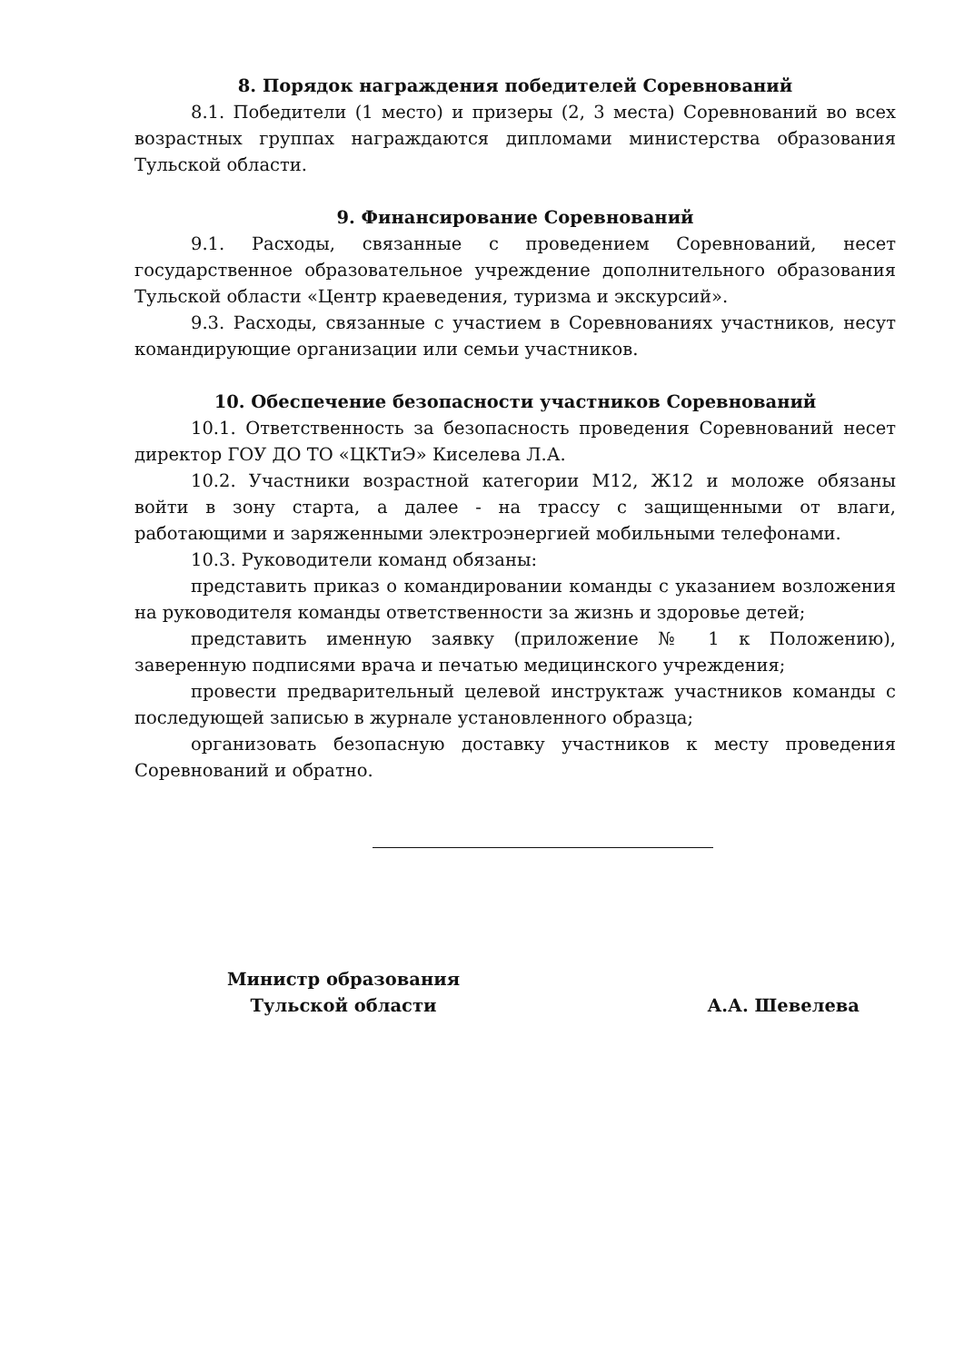8. Порядок награждения победителей Соревнований
8.1. Победители (1 место) и призеры (2, 3 места) Соревнований во всех возрастных группах награждаются дипломами министерства образования Тульской области.
9. Финансирование Соревнований
9.1. Расходы, связанные с проведением Соревнований, несет государственное образовательное учреждение дополнительного образования Тульской области «Центр краеведения, туризма и экскурсий».
9.3. Расходы, связанные с участием в Соревнованиях участников, несут командирующие организации или семьи участников.
10. Обеспечение безопасности участников Соревнований
10.1. Ответственность за безопасность проведения Соревнований несет директор ГОУ ДО ТО «ЦКТиЭ» Киселева Л.А.
10.2. Участники возрастной категории М12, Ж12 и моложе обязаны войти в зону старта, а далее - на трассу с защищенными от влаги, работающими и заряженными электроэнергией мобильными телефонами.
10.3. Руководители команд обязаны:
представить приказ о командировании команды с указанием возложения на руководителя команды ответственности за жизнь и здоровье детей;
представить именную заявку (приложение № 1 к Положению), заверенную подписями врача и печатью медицинского учреждения;
провести предварительный целевой инструктаж участников команды с последующей записью в журнале установленного образца;
организовать безопасную доставку участников к месту проведения Соревнований и обратно.
Министр образования
Тульской области
А.А. Шевелева